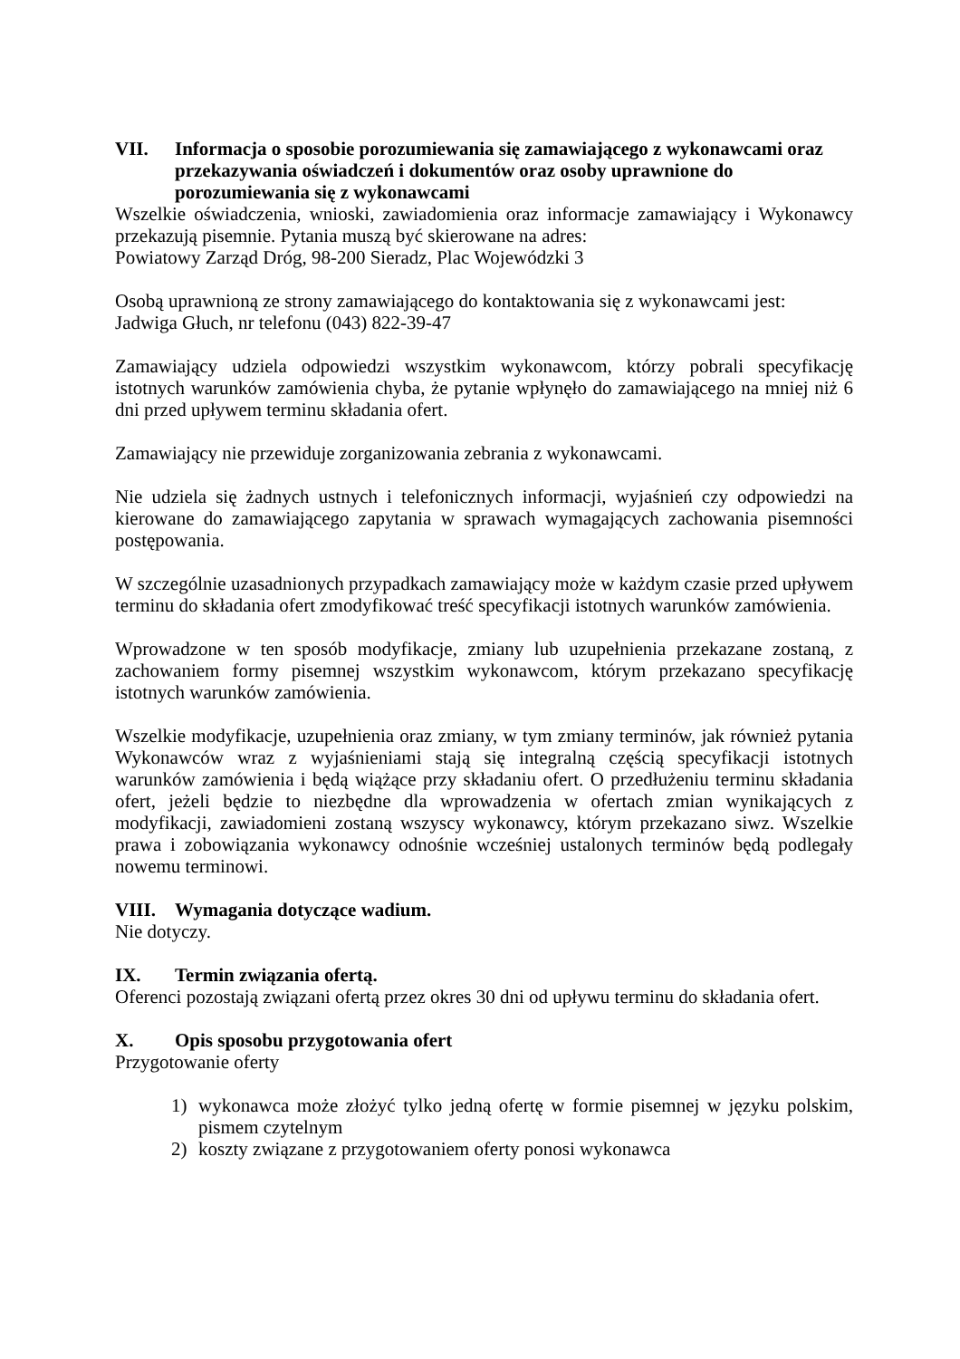VII. Informacja o sposobie porozumiewania się zamawiającego z wykonawcami oraz przekazywania oświadczeń i dokumentów oraz osoby uprawnione do porozumiewania się z wykonawcami
Wszelkie oświadczenia, wnioski, zawiadomienia oraz informacje zamawiający i Wykonawcy przekazują pisemnie. Pytania muszą być skierowane na adres:
Powiatowy Zarząd Dróg, 98-200 Sieradz, Plac Wojewódzki 3
Osobą uprawnioną ze strony zamawiającego do kontaktowania się z wykonawcami jest:
Jadwiga Głuch, nr telefonu (043) 822-39-47
Zamawiający udziela odpowiedzi wszystkim wykonawcom, którzy pobrali specyfikację istotnych warunków zamówienia chyba, że pytanie wpłynęło do zamawiającego na mniej niż 6 dni przed upływem terminu składania ofert.
Zamawiający nie przewiduje zorganizowania zebrania z wykonawcami.
Nie udziela się żadnych ustnych i telefonicznych informacji, wyjaśnień czy odpowiedzi na kierowane do zamawiającego zapytania w sprawach wymagających zachowania pisemności postępowania.
W szczególnie uzasadnionych przypadkach zamawiający może w każdym czasie przed upływem terminu do składania ofert zmodyfikować treść specyfikacji istotnych warunków zamówienia.
Wprowadzone w ten sposób modyfikacje, zmiany lub uzupełnienia przekazane zostaną, z zachowaniem formy pisemnej wszystkim wykonawcom, którym przekazano specyfikację istotnych warunków zamówienia.
Wszelkie modyfikacje, uzupełnienia oraz zmiany, w tym zmiany terminów, jak również pytania Wykonawców wraz z wyjaśnieniami stają się integralną częścią specyfikacji istotnych warunków zamówienia i będą wiążące przy składaniu ofert. O przedłużeniu terminu składania ofert, jeżeli będzie to niezbędne dla wprowadzenia w ofertach zmian wynikających z modyfikacji, zawiadomieni zostaną wszyscy wykonawcy, którym przekazano siwz. Wszelkie prawa i zobowiązania wykonawcy odnośnie wcześniej ustalonych terminów będą podlegały nowemu terminowi.
VIII. Wymagania dotyczące wadium.
Nie dotyczy.
IX. Termin związania ofertą.
Oferenci pozostają związani ofertą przez okres 30 dni od upływu terminu do składania ofert.
X. Opis sposobu przygotowania ofert
Przygotowanie oferty
1) wykonawca może złożyć tylko jedną ofertę w formie pisemnej w języku polskim, pismem czytelnym
2) koszty związane z przygotowaniem oferty ponosi wykonawca